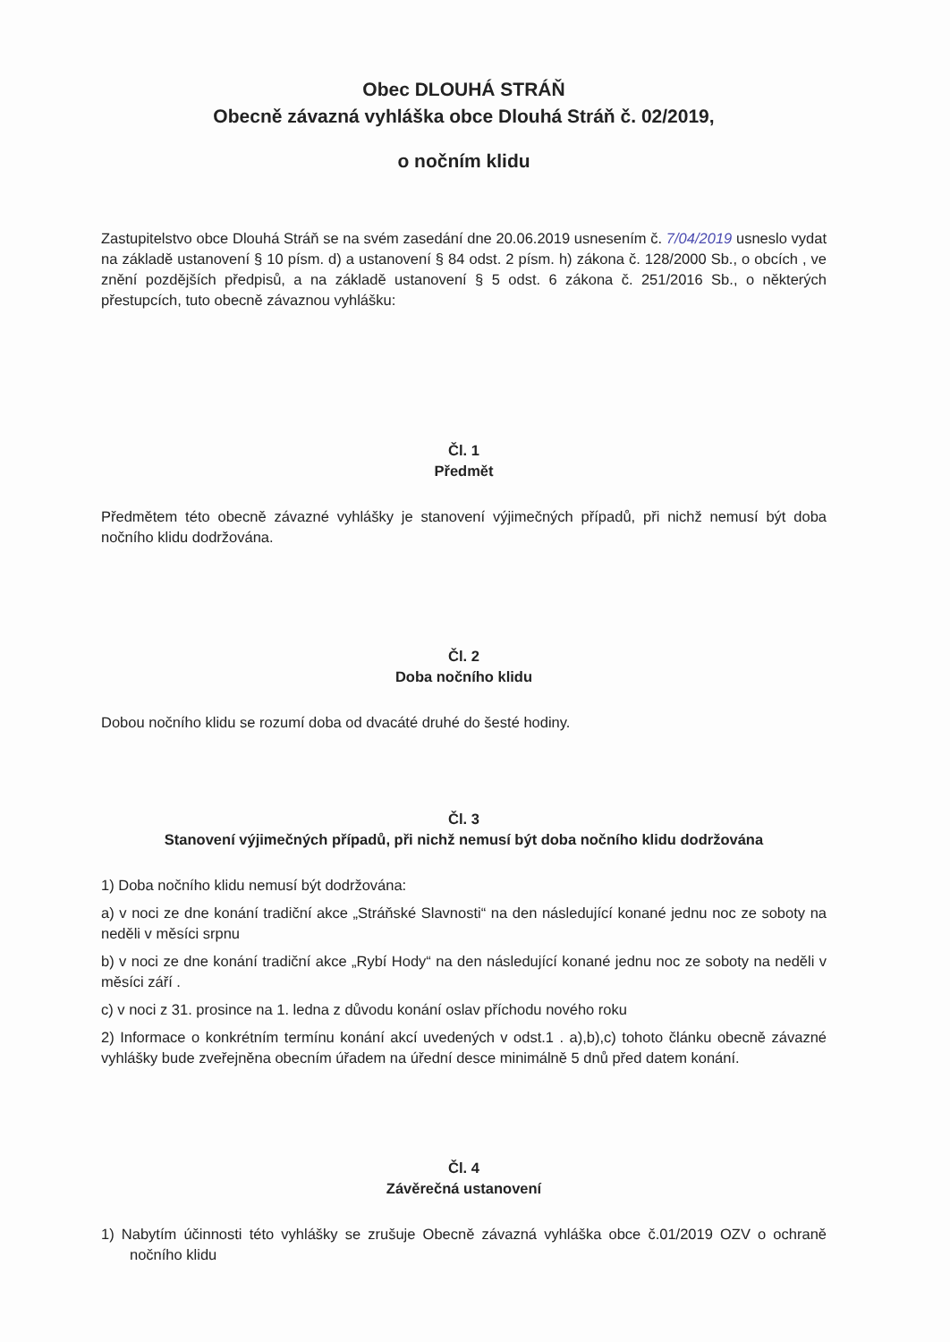Obec DLOUHÁ STRÁŇ
Obecně závazná vyhláška obce Dlouhá Stráň č. 02/2019,
o nočním klidu
Zastupitelstvo obce Dlouhá Stráň se na svém zasedání dne 20.06.2019 usnesením č. 7/04/2019 usneslo vydat na základě ustanovení § 10 písm. d) a ustanovení § 84 odst. 2 písm. h) zákona č. 128/2000 Sb., o obcích , ve znění pozdějších předpisů, a na základě ustanovení § 5 odst. 6 zákona č. 251/2016 Sb., o některých přestupcích, tuto obecně závaznou vyhlášku:
Čl. 1
Předmět
Předmětem této obecně závazné vyhlášky je stanovení výjimečných případů, při nichž nemusí být doba nočního klidu dodržována.
Čl. 2
Doba nočního klidu
Dobou nočního klidu se rozumí doba od dvacáté druhé do šesté hodiny.
Čl. 3
Stanovení výjimečných případů, při nichž nemusí být doba nočního klidu dodržována
1) Doba nočního klidu nemusí být dodržována:
a) v noci ze dne konání tradiční akce „Stráňské Slavnosti“ na den následující konané jednu noc ze soboty na neděli v měsíci srpnu
b) v noci ze dne konání tradiční akce „Rybí Hody“ na den následující konané jednu noc ze soboty na neděli v měsíci září .
c) v noci z 31. prosince na 1. ledna z důvodu konání oslav příchodu nového roku
2) Informace o konkrétním termínu konání akcí uvedených v odst.1 . a),b),c) tohoto článku obecně závazné vyhlášky bude zveřejněna obecním úřadem na úřední desce minimálně 5 dnů před datem konání.
Čl. 4
Závěrečná ustanovení
1) Nabytím účinnosti této vyhlášky se zrušuje Obecně závazná vyhláška obce č.01/2019 OZV o ochraně nočního klidu